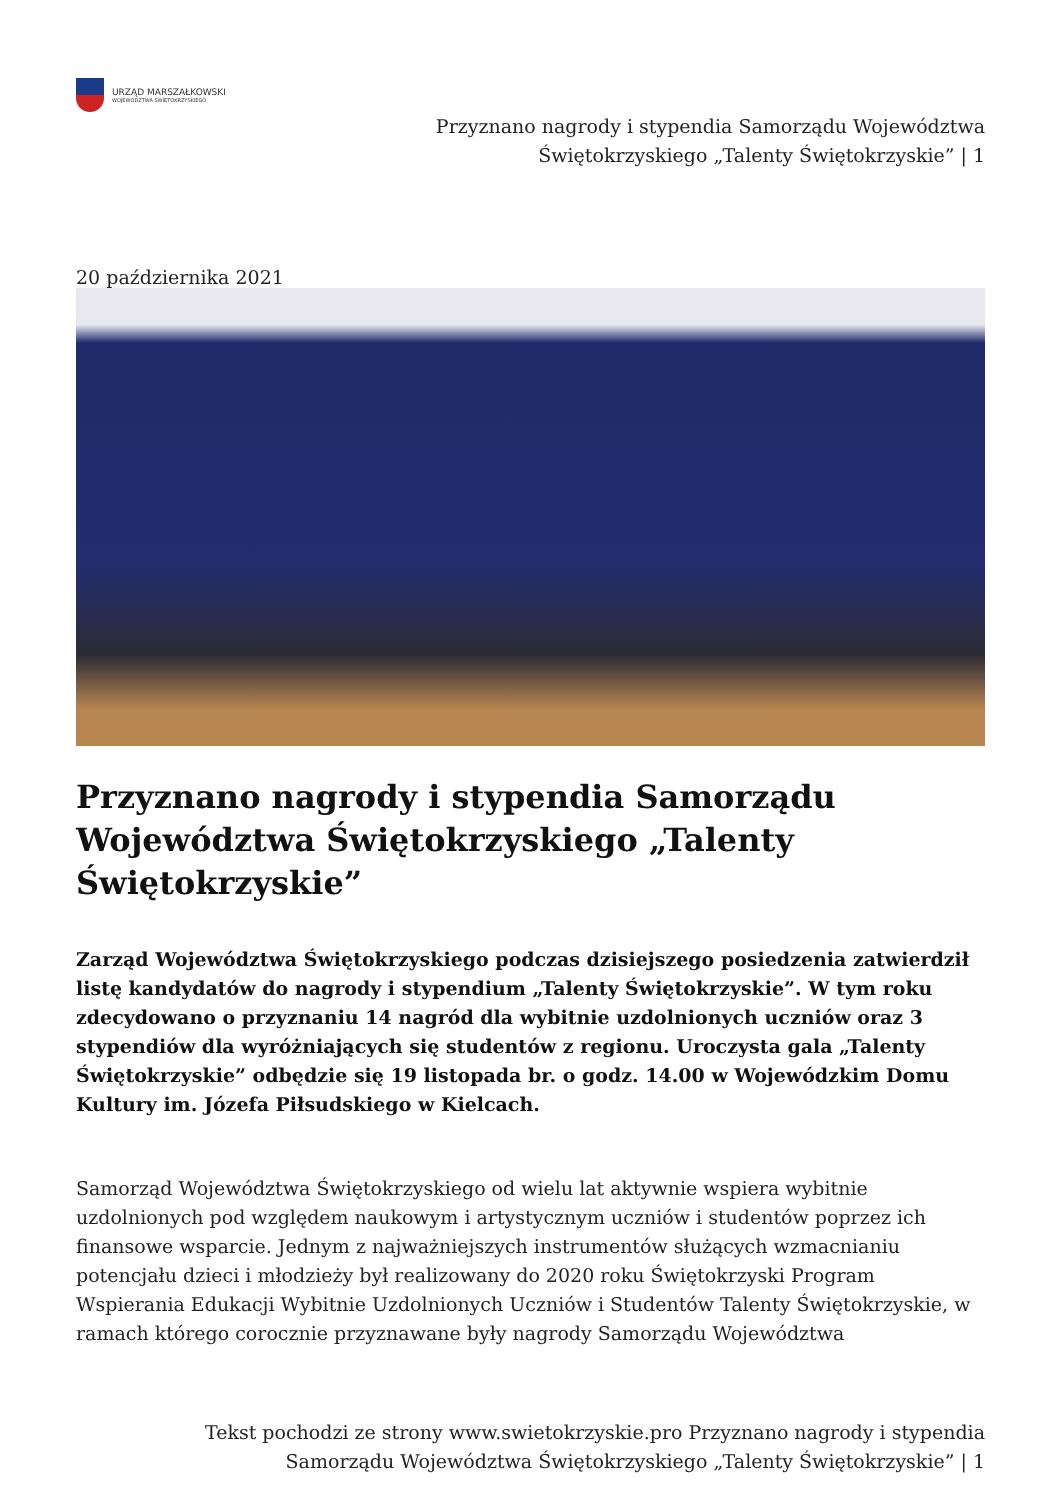URZĄD MARSZAŁKOWSKI
WOJEWÓDZTWA ŚWIĘTOKRZYSKIEGO
Przyznano nagrody i stypendia Samorządu Województwa
Świętokrzyskiego „Talenty Świętokrzyskie” | 1
20 października 2021
Przyznano nagrody i stypendia Samorządu Województwa Świętokrzyskiego „Talenty Świętokrzyskie”
Zarząd Województwa Świętokrzyskiego podczas dzisiejszego posiedzenia zatwierdził listę kandydatów do nagrody i stypendium „Talenty Świętokrzyskie”. W tym roku zdecydowano o przyznaniu 14 nagród dla wybitnie uzdolnionych uczniów oraz 3 stypendiów dla wyróżniających się studentów z regionu. Uroczysta gala „Talenty Świętokrzyskie” odbędzie się 19 listopada br. o godz. 14.00 w Wojewódzkim Domu Kultury im. Józefa Piłsudskiego w Kielcach.
Samorząd Województwa Świętokrzyskiego od wielu lat aktywnie wspiera wybitnie uzdolnionych pod względem naukowym i artystycznym uczniów i studentów poprzez ich finansowe wsparcie. Jednym z najważniejszych instrumentów służących wzmacnianiu potencjału dzieci i młodzieży był realizowany do 2020 roku Świętokrzyski Program Wspierania Edukacji Wybitnie Uzdolnionych Uczniów i Studentów Talenty Świętokrzyskie, w ramach którego corocznie przyznawane były nagrody Samorządu Województwa
Tekst pochodzi ze strony www.swietokrzyskie.pro Przyznano nagrody i stypendia
Samorządu Województwa Świętokrzyskiego „Talenty Świętokrzyskie” | 1